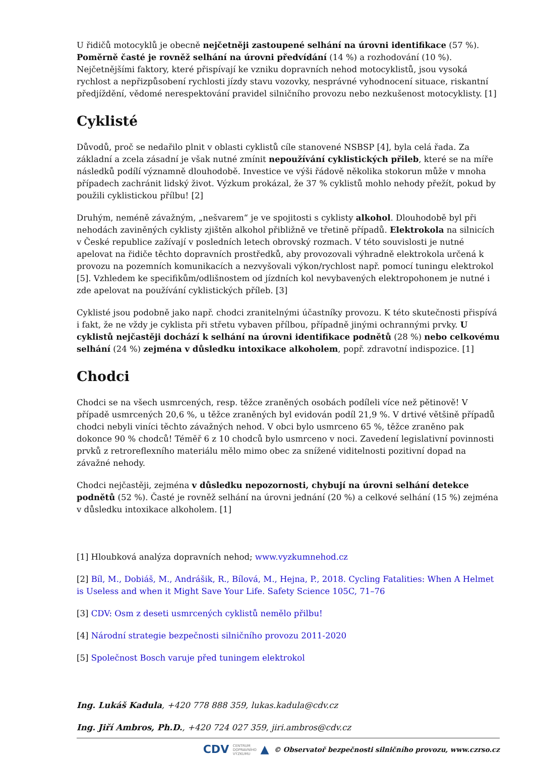U řidičů motocyklů je obecně nejčetněji zastoupené selhání na úrovni identifikace (57 %). Poměrně časté je rovněž selhání na úrovni předvídání (14 %) a rozhodování (10 %). Nejčetnějšími faktory, které přispívají ke vzniku dopravních nehod motocyklistů, jsou vysoká rychlost a nepřizpůsobení rychlosti jízdy stavu vozovky, nesprávné vyhodnocení situace, riskantní předjíždění, vědomé nerespektování pravidel silničního provozu nebo nezkušenost motocyklisty. [1]
Cyklisté
Důvodů, proč se nedařilo plnit v oblasti cyklistů cíle stanovené NSBSP [4], byla celá řada. Za základní a zcela zásadní je však nutné zmínit nepoužívání cyklistických přileb, které se na míře následků podílí významně dlouhodobě. Investice ve výši řádově několika stokorun může v mnoha případech zachránit lidský život. Výzkum prokázal, že 37 % cyklistů mohlo nehody přežít, pokud by použili cyklistickou přílbu! [2]
Druhým, neméně závažným, „nešvarem“ je ve spojitosti s cyklisty alkohol. Dlouhodobě byl při nehodách zaviněných cyklisty zjištěn alkohol přibližně ve třetině případů. Elektrokola na silnicích v České republice zažívají v posledních letech obrovský rozmach. V této souvislosti je nutné apelovat na řidiče těchto dopravních prostředků, aby provozovali výhradně elektrokola určená k provozu na pozemních komunikacích a nezvyšovali výkon/rychlost např. pomocí tuningu elektrokol [5]. Vzhledem ke specifikům/odlišnostem od jízdních kol nevybavených elektropohonem je nutné i zde apelovat na používání cyklistických příleb. [3]
Cyklisté jsou podobně jako např. chodci zranitelnými účastníky provozu. K této skutečnosti přispívá i fakt, že ne vždy je cyklista při střetu vybaven přílbou, případně jinými ochrannými prvky. U cyklistů nejčastěji dochází k selhání na úrovni identifikace podnětů (28 %) nebo celkovému selhání (24 %) zejména v důsledku intoxikace alkoholem, popř. zdravotní indispozice. [1]
Chodci
Chodci se na všech usmrcených, resp. těžce zraněných osobách podíleli více než pětinově! V případě usmrcených 20,6 %, u těžce zraněných byl evidován podíl 21,9 %. V drtivé většině případů chodci nebyli viníci těchto závažných nehod. V obci bylo usmrceno 65 %, těžce zraněno pak dokonce 90 % chodců! Téměř 6 z 10 chodců bylo usmrceno v noci. Zavedení legislativní povinnosti prvků z retroreflexního materiálu mělo mimo obec za snížené viditelnosti pozitivní dopad na závažné nehody.
Chodci nejčastěji, zejména v důsledku nepozornosti, chybují na úrovni selhání detekce podnětů (52 %). Časté je rovněž selhání na úrovni jednání (20 %) a celkové selhání (15 %) zejména v důsledku intoxikace alkoholem. [1]
[1] Hloubková analýza dopravních nehod; www.vyzkumnehod.cz
[2] Bíl, M., Dobiáš, M., Andrášik, R., Bílová, M., Hejna, P., 2018. Cycling Fatalities: When A Helmet is Useless and when it Might Save Your Life. Safety Science 105C, 71–76
[3] CDV: Osm z deseti usmrcených cyklistů nemělo přilbu!
[4] Národní strategie bezpečnosti silničního provozu 2011-2020
[5] Společnost Bosch varuje před tuningem elektrokol
Ing. Lukáš Kadula, +420 778 888 359, lukas.kadula@cdv.cz
Ing. Jiří Ambros, Ph.D., +420 724 027 359, jiri.ambros@cdv.cz
CDV CENTRUM
DOPRAVNÍHO
VÝZKUMU ▲ © Observatoř bezpečnosti silničního provozu, www.czrso.cz